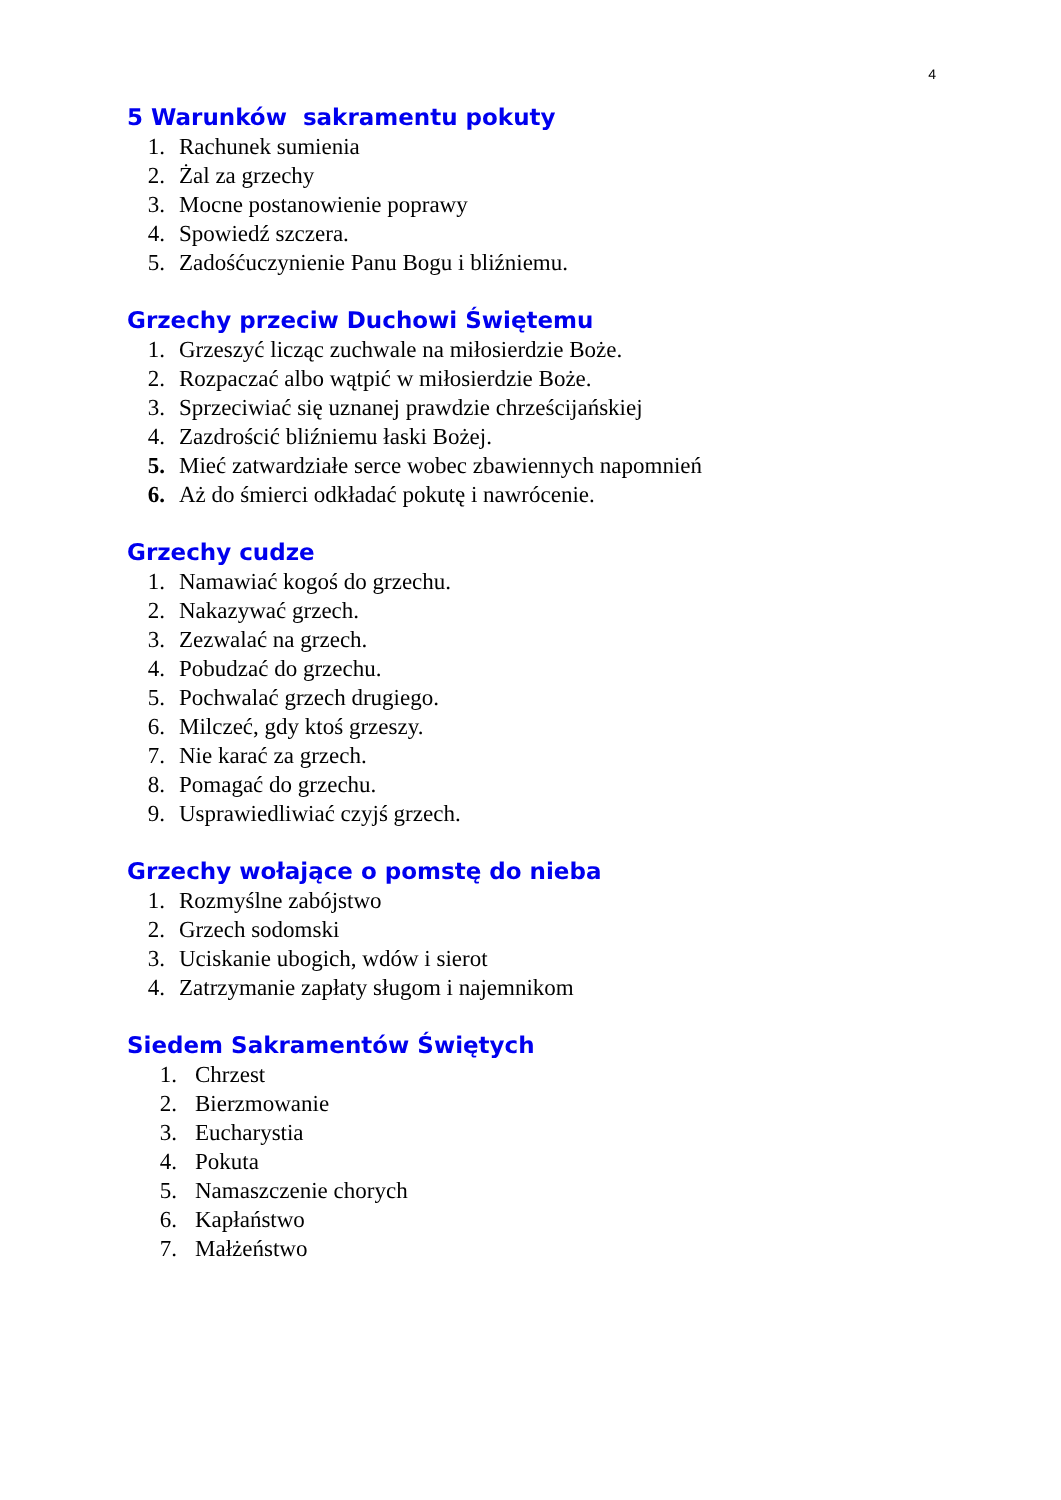4
5 Warunków sakramentu pokuty
1. Rachunek sumienia
2. Żal za grzechy
3. Mocne postanowienie poprawy
4. Spowiedź szczera.
5. Zadośćuczynienie Panu Bogu i bliźniemu.
Grzechy przeciw Duchowi Świętemu
1. Grzeszyć licząc zuchwale na miłosierdzie Boże.
2. Rozpaczać albo wątpić w miłosierdzie Boże.
3. Sprzeciwiać się uznanej prawdzie chrześcijańskiej
4. Zazdrościć bliźniemu łaski Bożej.
5. Mieć zatwardziałe serce wobec zbawiennych napomnień
6. Aż do śmierci odkładać pokutę i nawrócenie.
Grzechy cudze
1. Namawiać kogoś do grzechu.
2. Nakazywać grzech.
3. Zezwalać na grzech.
4. Pobudzać do grzechu.
5. Pochwalać grzech drugiego.
6. Milczeć, gdy ktoś grzeszy.
7. Nie karać za grzech.
8. Pomagać do grzechu.
9. Usprawiedliwiać czyjś grzech.
Grzechy wołające o pomstę do nieba
1. Rozmyślne zabójstwo
2. Grzech sodomski
3. Uciskanie ubogich, wdów i sierot
4. Zatrzymanie zapłaty sługom i najemnikom
Siedem Sakramentów Świętych
1. Chrzest
2. Bierzmowanie
3. Eucharystia
4. Pokuta
5. Namaszczenie chorych
6. Kapłaństwo
7. Małżeństwo